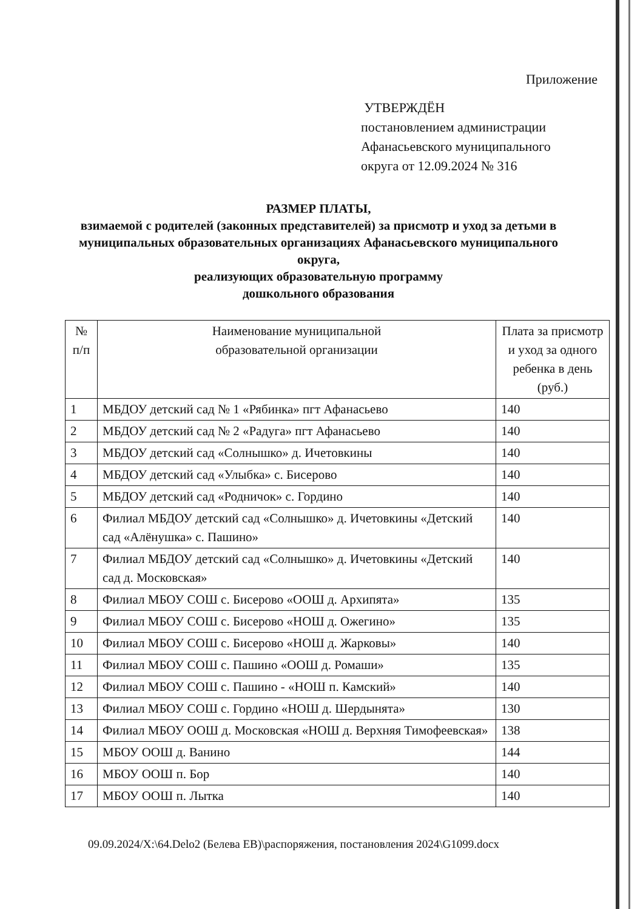Приложение
УТВЕРЖДЁН
постановлением администрации
Афанасьевского муниципального
округа от 12.09.2024 № 316
РАЗМЕР ПЛАТЫ,
взимаемой с родителей (законных представителей) за присмотр и уход за детьми в муниципальных образовательных организациях Афанасьевского муниципального округа,
реализующих образовательную программу
дошкольного образования
| № п/п | Наименование муниципальной образовательной организации | Плата за присмотр и уход за одного ребенка в день (руб.) |
| --- | --- | --- |
| 1 | МБДОУ детский сад № 1 «Рябинка» пгт Афанасьево | 140 |
| 2 | МБДОУ детский сад № 2 «Радуга» пгт Афанасьево | 140 |
| 3 | МБДОУ детский сад «Солнышко» д. Ичетовкины | 140 |
| 4 | МБДОУ детский сад «Улыбка» с. Бисерово | 140 |
| 5 | МБДОУ детский сад «Родничок» с. Гордино | 140 |
| 6 | Филиал МБДОУ детский сад «Солнышко» д. Ичетовкины «Детский сад «Алёнушка» с. Пашино» | 140 |
| 7 | Филиал МБДОУ детский сад «Солнышко» д. Ичетовкины «Детский сад д. Московская» | 140 |
| 8 | Филиал МБОУ СОШ с. Бисерово «ООШ д. Архипята» | 135 |
| 9 | Филиал МБОУ СОШ с. Бисерово «НОШ д. Ожегино» | 135 |
| 10 | Филиал МБОУ СОШ с. Бисерово «НОШ д. Жарковы» | 140 |
| 11 | Филиал МБОУ СОШ с. Пашино «ООШ д. Ромаши» | 135 |
| 12 | Филиал МБОУ СОШ с. Пашино - «НОШ п. Камский» | 140 |
| 13 | Филиал МБОУ СОШ с. Гордино «НОШ д. Шердынята» | 130 |
| 14 | Филиал МБОУ ООШ д. Московская «НОШ д. Верхняя Тимофеевская» | 138 |
| 15 | МБОУ ООШ д. Ванино | 144 |
| 16 | МБОУ ООШ п. Бор | 140 |
| 17 | МБОУ ООШ п. Лытка | 140 |
09.09.2024/X:\64.Delo2 (Белева ЕВ)\распоряжения, постановления 2024\G1099.docx